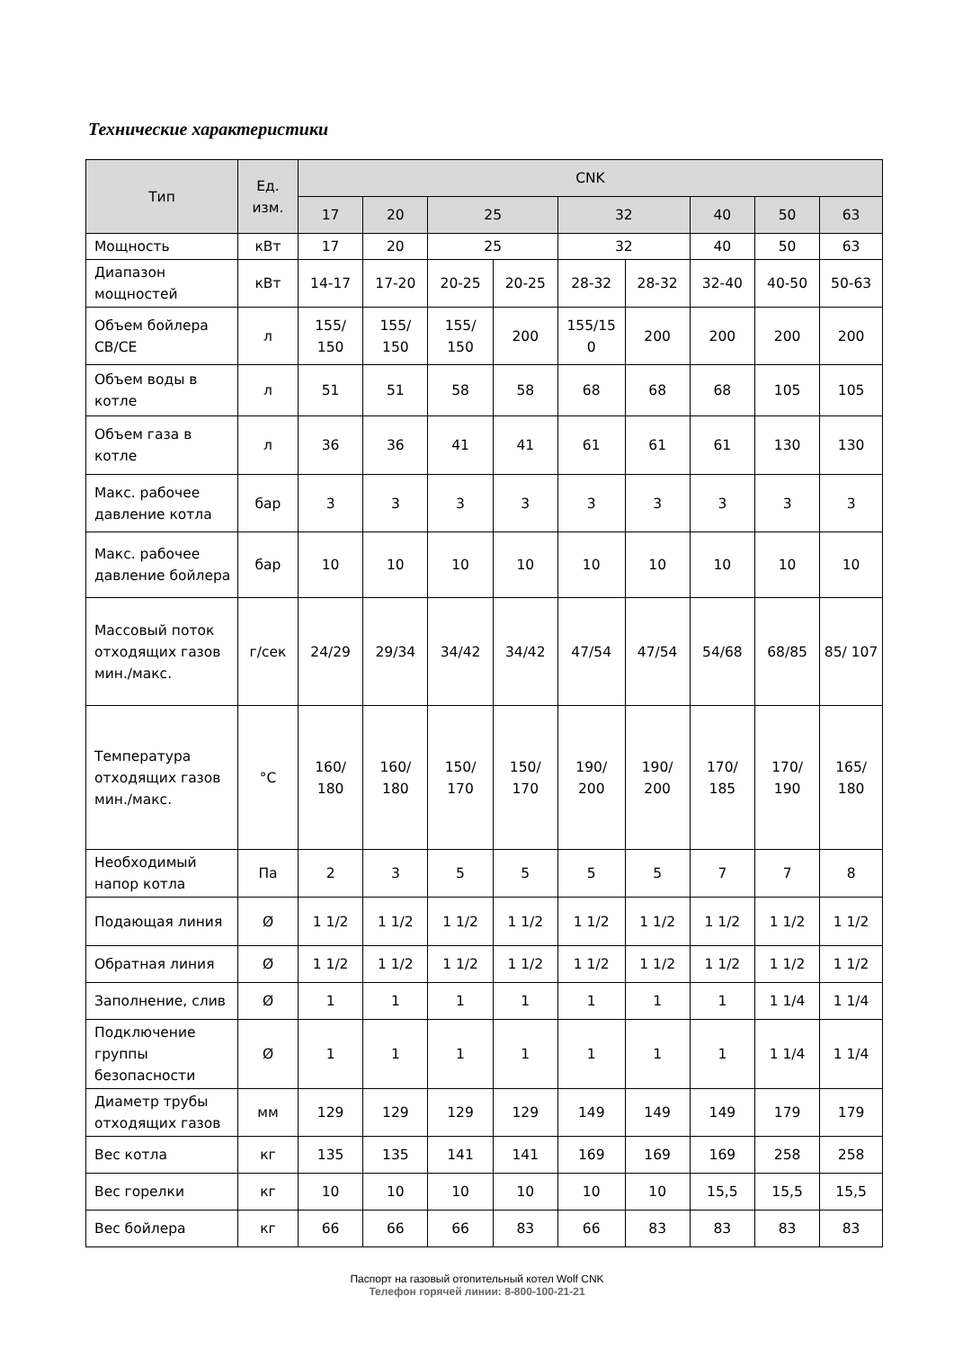Технические характеристики
| Тип | Ед. изм. | CNK | | | | | | | | |
| --- | --- | --- | --- | --- | --- | --- | --- | --- | --- | --- |
| | | 17 | 20 | 25 | | 32 | | 40 | 50 | 63 |
| Мощность | кВт | 17 | 20 | 25 | | 32 | | 40 | 50 | 63 |
| Диапазон мощностей | кВт | 14-17 | 17-20 | 20-25 | 20-25 | 28-32 | 28-32 | 32-40 | 40-50 | 50-63 |
| Объем бойлера CB/CE | л | 155/ 150 | 155/ 150 | 155/ 150 | 200 | 155/15 0 | 200 | 200 | 200 | 200 |
| Объем воды в котле | л | 51 | 51 | 58 | 58 | 68 | 68 | 68 | 105 | 105 |
| Объем газа в котле | л | 36 | 36 | 41 | 41 | 61 | 61 | 61 | 130 | 130 |
| Макс. рабочее давление котла | бар | 3 | 3 | 3 | 3 | 3 | 3 | 3 | 3 | 3 |
| Макс. рабочее давление бойлера | бар | 10 | 10 | 10 | 10 | 10 | 10 | 10 | 10 | 10 |
| Массовый поток отходящих газов мин./макс. | г/сек | 24/29 | 29/34 | 34/42 | 34/42 | 47/54 | 47/54 | 54/68 | 68/85 | 85/ 107 |
| Температура отходящих газов мин./макс. | °C | 160/ 180 | 160/ 180 | 150/ 170 | 150/ 170 | 190/ 200 | 190/ 200 | 170/ 185 | 170/ 190 | 165/ 180 |
| Необходимый напор котла | Па | 2 | 3 | 5 | 5 | 5 | 5 | 7 | 7 | 8 |
| Подающая линия | Ø | 1 1/2 | 1 1/2 | 1 1/2 | 1 1/2 | 1 1/2 | 1 1/2 | 1 1/2 | 1 1/2 | 1 1/2 |
| Обратная линия | Ø | 1 1/2 | 1 1/2 | 1 1/2 | 1 1/2 | 1 1/2 | 1 1/2 | 1 1/2 | 1 1/2 | 1 1/2 |
| Заполнение, слив | Ø | 1 | 1 | 1 | 1 | 1 | 1 | 1 | 1 1/4 | 1 1/4 |
| Подключение группы безопасности | Ø | 1 | 1 | 1 | 1 | 1 | 1 | 1 | 1 1/4 | 1 1/4 |
| Диаметр трубы отходящих газов | мм | 129 | 129 | 129 | 129 | 149 | 149 | 149 | 179 | 179 |
| Вес котла | кг | 135 | 135 | 141 | 141 | 169 | 169 | 169 | 258 | 258 |
| Вес горелки | кг | 10 | 10 | 10 | 10 | 10 | 10 | 15,5 | 15,5 | 15,5 |
| Вес бойлера | кг | 66 | 66 | 66 | 83 | 66 | 83 | 83 | 83 | 83 |
Паспорт на газовый отопительный котел Wolf CNK
Телефон горячей линии: 8-800-100-21-21